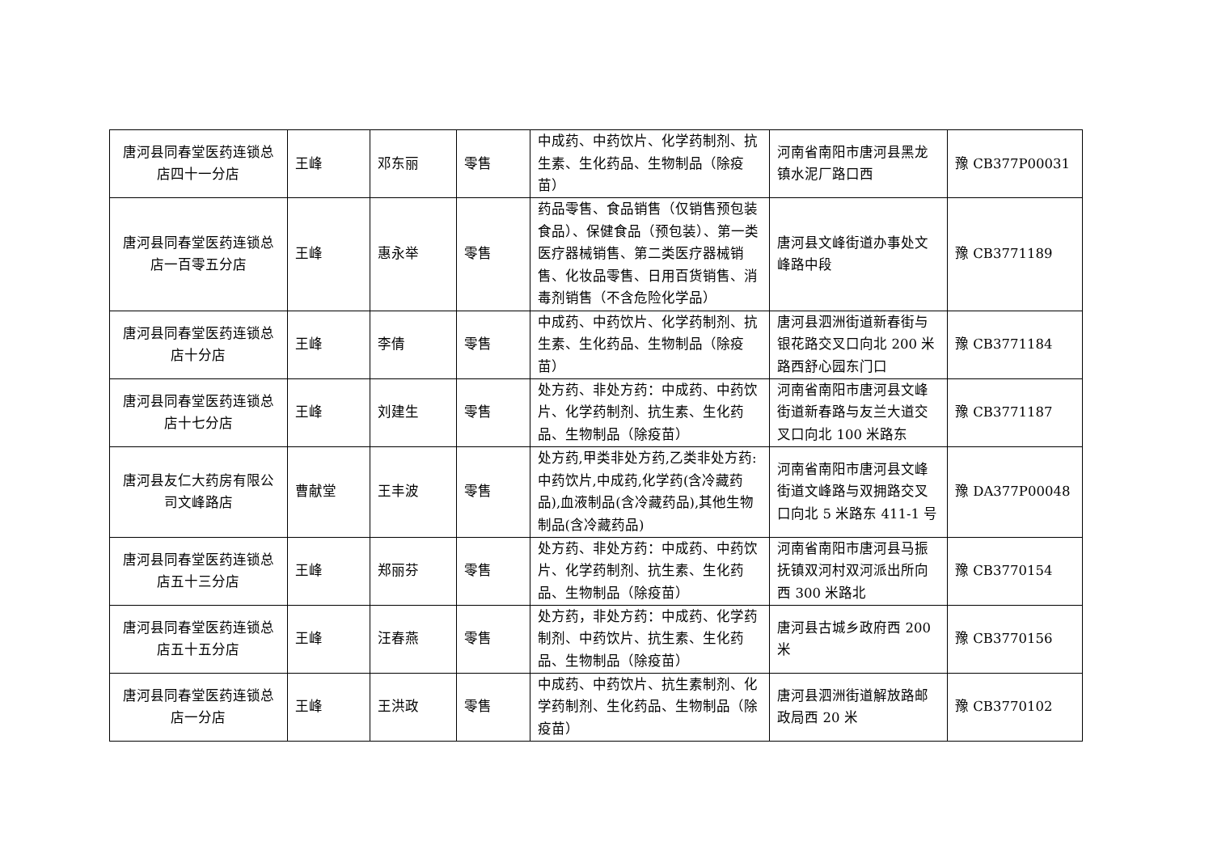| 唐河县同春堂医药连锁总店四十一分店 | 王峰 | 邓东丽 | 零售 | 中成药、中药饮片、化学药制剂、抗生素、生化药品、生物制品（除疫苗） | 河南省南阳市唐河县黑龙镇水泥厂路口西 | 豫 CB377P00031 |
| 唐河县同春堂医药连锁总店一百零五分店 | 王峰 | 惠永举 | 零售 | 药品零售、食品销售（仅销售预包装食品）、保健食品（预包装）、第一类医疗器械销售、第二类医疗器械销售、化妆品零售、日用百货销售、消毒剂销售（不含危险化学品） | 唐河县文峰街道办事处文峰路中段 | 豫 CB3771189 |
| 唐河县同春堂医药连锁总店十分店 | 王峰 | 李倩 | 零售 | 中成药、中药饮片、化学药制剂、抗生素、生化药品、生物制品（除疫苗） | 唐河县泗洲街道新春街与银花路交叉口向北 200 米路西舒心园东门口 | 豫 CB3771184 |
| 唐河县同春堂医药连锁总店十七分店 | 王峰 | 刘建生 | 零售 | 处方药、非处方药：中成药、中药饮片、化学药制剂、抗生素、生化药品、生物制品（除疫苗） | 河南省南阳市唐河县文峰街道新春路与友兰大道交叉口向北 100 米路东 | 豫 CB3771187 |
| 唐河县友仁大药房有限公司文峰路店 | 曹献堂 | 王丰波 | 零售 | 处方药,甲类非处方药,乙类非处方药:中药饮片,中成药,化学药(含冷藏药品),血液制品(含冷藏药品),其他生物制品(含冷藏药品) | 河南省南阳市唐河县文峰街道文峰路与双拥路交叉口向北 5 米路东 411-1 号 | 豫 DA377P00048 |
| 唐河县同春堂医药连锁总店五十三分店 | 王峰 | 郑丽芬 | 零售 | 处方药、非处方药：中成药、中药饮片、化学药制剂、抗生素、生化药品、生物制品（除疫苗） | 河南省南阳市唐河县马振抚镇双河村双河派出所向西 300 米路北 | 豫 CB3770154 |
| 唐河县同春堂医药连锁总店五十五分店 | 王峰 | 汪春燕 | 零售 | 处方药，非处方药：中成药、化学药制剂、中药饮片、抗生素、生化药品、生物制品（除疫苗） | 唐河县古城乡政府西 200 米 | 豫 CB3770156 |
| 唐河县同春堂医药连锁总店一分店 | 王峰 | 王洪政 | 零售 | 中成药、中药饮片、抗生素制剂、化学药制剂、生化药品、生物制品（除疫苗） | 唐河县泗洲街道解放路邮政局西 20 米 | 豫 CB3770102 |